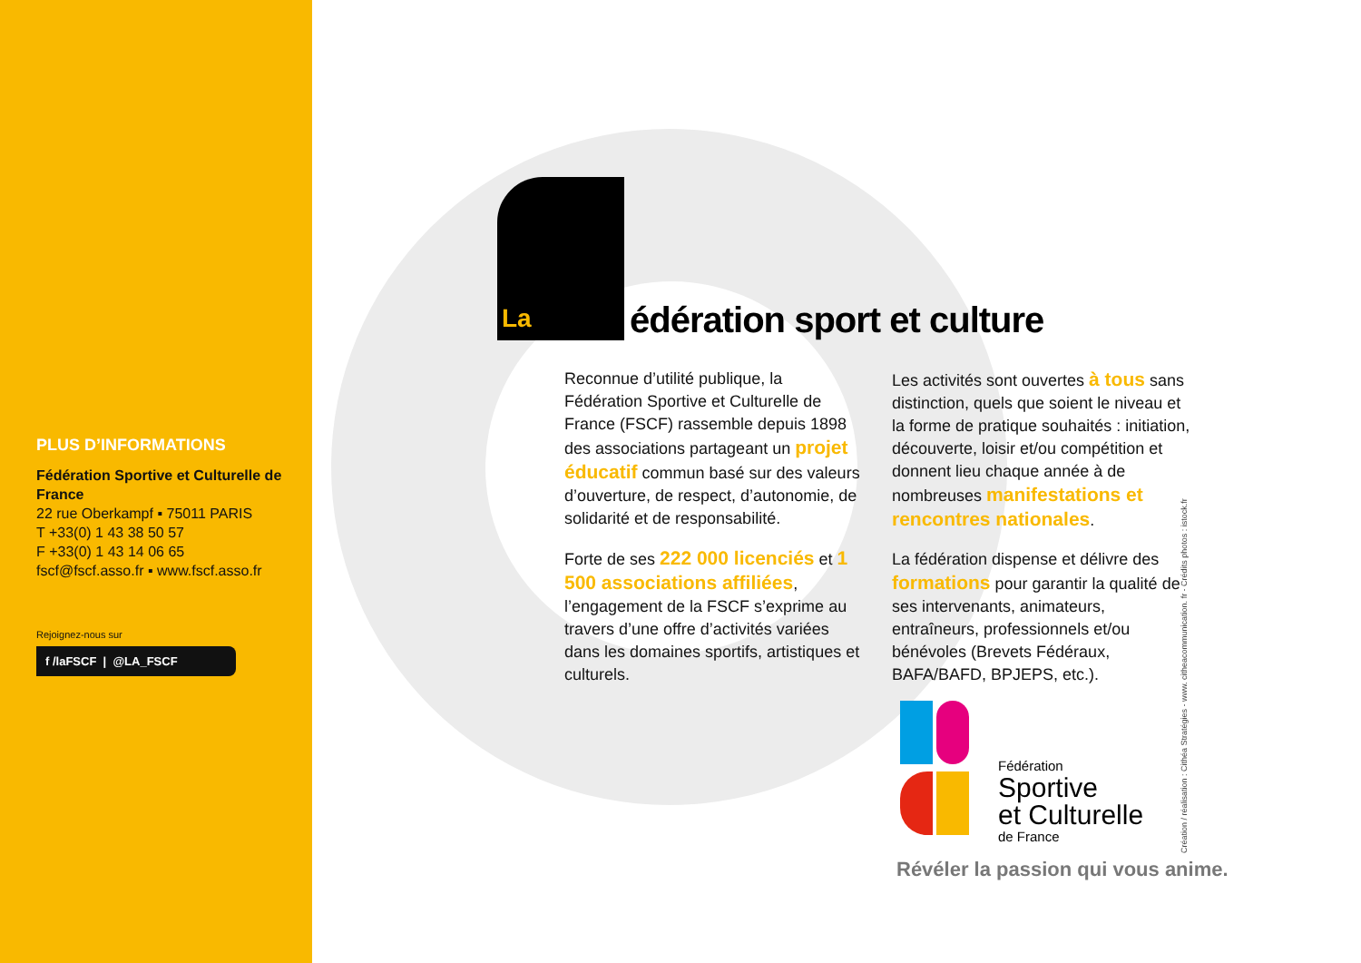PLUS D’INFORMATIONS
Fédération Sportive et Culturelle de France
22 rue Oberkampf ▪ 75011 PARIS
T +33(0) 1 43 38 50 57
F +33(0) 1 43 14 06 65
fscf@fscf.asso.fr ▪ www.fscf.asso.fr
Rejoignez-nous sur
f /laFSCF | @LA_FSCF
La
édération sport et culture
Reconnue d’utilité publique, la Fédération Sportive et Culturelle de France (FSCF) rassemble depuis 1898 des associations partageant un projet éducatif commun basé sur des valeurs d’ouverture, de respect, d’autonomie, de solidarité et de responsabilité.
Forte de ses 222 000 licenciés et 1 500 associations affiliées, l’engagement de la FSCF s’exprime au travers d’une offre d’activités variées dans les domaines sportifs, artistiques et culturels.
Les activités sont ouvertes à tous sans distinction, quels que soient le niveau et la forme de pratique souhaités : initiation, découverte, loisir et/ou compétition et donnent lieu chaque année à de nombreuses manifestations et rencontres nationales.
La fédération dispense et délivre des formations pour garantir la qualité de ses intervenants, animateurs, entraîneurs, professionnels et/ou bénévoles (Brevets Fédéraux, BAFA/BAFD, BPJEPS, etc.).
Fédération
Sportive
et Culturelle
de France
Révéler la passion qui vous anime.
Création / réalisation : Cithéa Stratégies - www. citheacommunication. fr - Crédits photos : istock.fr